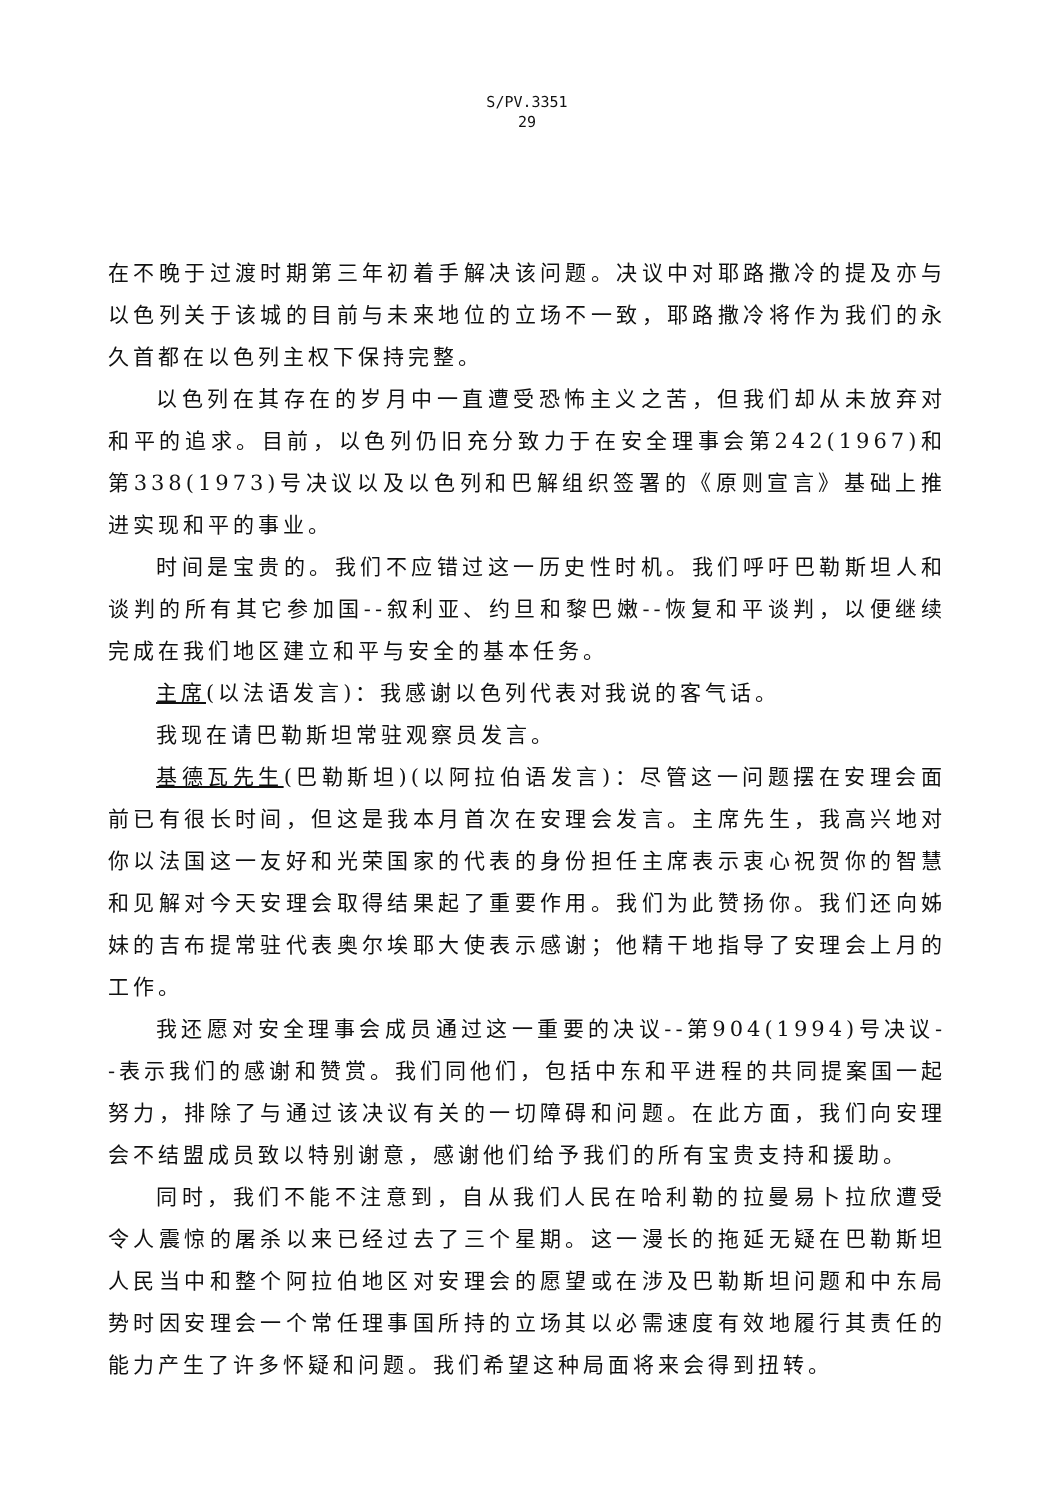S/PV.3351
29
在不晚于过渡时期第三年初着手解决该问题。决议中对耶路撒冷的提及亦与以色列关于该城的目前与未来地位的立场不一致，耶路撒冷将作为我们的永久首都在以色列主权下保持完整。
以色列在其存在的岁月中一直遭受恐怖主义之苦，但我们却从未放弃对和平的追求。目前，以色列仍旧充分致力于在安全理事会第242(1967)和第338(1973)号决议以及以色列和巴解组织签署的《原则宣言》基础上推进实现和平的事业。
时间是宝贵的。我们不应错过这一历史性时机。我们呼吁巴勒斯坦人和谈判的所有其它参加国--叙利亚、约旦和黎巴嫩--恢复和平谈判，以便继续完成在我们地区建立和平与安全的基本任务。
主席(以法语发言)：我感谢以色列代表对我说的客气话。
我现在请巴勒斯坦常驻观察员发言。
基德瓦先生(巴勒斯坦)(以阿拉伯语发言)：尽管这一问题摆在安理会面前已有很长时间，但这是我本月首次在安理会发言。主席先生，我高兴地对你以法国这一友好和光荣国家的代表的身份担任主席表示衷心祝贺你的智慧和见解对今天安理会取得结果起了重要作用。我们为此赞扬你。我们还向姊妹的吉布提常驻代表奥尔埃耶大使表示感谢；他精干地指导了安理会上月的工作。
我还愿对安全理事会成员通过这一重要的决议--第904(1994)号决议--表示我们的感谢和赞赏。我们同他们，包括中东和平进程的共同提案国一起努力，排除了与通过该决议有关的一切障碍和问题。在此方面，我们向安理会不结盟成员致以特别谢意，感谢他们给予我们的所有宝贵支持和援助。
同时，我们不能不注意到，自从我们人民在哈利勒的拉曼易卜拉欣遭受令人震惊的屠杀以来已经过去了三个星期。这一漫长的拖延无疑在巴勒斯坦人民当中和整个阿拉伯地区对安理会的愿望或在涉及巴勒斯坦问题和中东局势时因安理会一个常任理事国所持的立场其以必需速度有效地履行其责任的能力产生了许多怀疑和问题。我们希望这种局面将来会得到扭转。